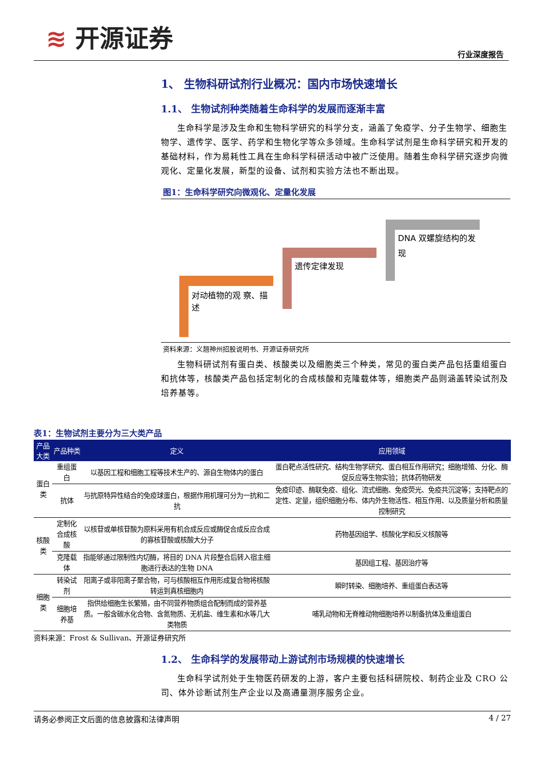≋ 开源证券
行业深度报告
1、 生物科研试剂行业概况：国内市场快速增长
1.1、 生物试剂种类随着生命科学的发展而逐渐丰富
生命科学是涉及生命和生物科学研究的科学分支，涵盖了免疫学、分子生物学、细胞生物学、遗传学、医学、药学和生物化学等众多领域。生命科学试剂是生命科学研究和开发的基础材料，作为易耗性工具在生命科学科研活动中被广泛使用。随着生命科学研究逐步向微观化、定量化发展，新型的设备、试剂和实验方法也不断出现。
图1：生命科学研究向微观化、定量化发展
对动植物的观 察、描述
遗传定律发现
DNA 双螺旋结构的发现
资料来源：义翘神州招股说明书、开源证券研究所
生物科研试剂有蛋白类、核酸类以及细胞类三个种类，常见的蛋白类产品包括重组蛋白和抗体等，核酸类产品包括定制化的合成核酸和克隆载体等，细胞类产品则涵盖转染试剂及培养基等。
表1：生物试剂主要分为三大类产品
| 产品大类 | 产品种类 | 定义 | 应用领域 |
| --- | --- | --- | --- |
| 蛋白类 | 重组蛋白 | 以基因工程和细胞工程等技术生产的、源自生物体内的蛋白 | 蛋白靶点活性研究、结构生物学研究、蛋白相互作用研究；细胞增殖、分化、酶促反应等生物实验；抗体药物研发 |
| | 抗体 | 与抗原特异性结合的免疫球蛋白，根据作用机理可分为一抗和二抗 | 免疫印迹、酶联免疫、组化、流式细胞、免疫荧光、免疫共沉淀等；支持靶点的定性、定量，组织细胞分布、体内外生物活性、相互作用、以及质量分析和质量控制研究 |
| 核酸类 | 定制化合成核酸 | 以核苷或单核苷酸为原料采用有机合成反应或酶促合成反应合成的寡核苷酸或核酸大分子 | 药物基因组学、核酸化学和反义核酸等 |
| | 克隆载体 | 指能够通过限制性内切酶，将目的 DNA 片段整合后转入宿主细胞进行表达的生物 DNA | 基因组工程、基因治疗等 |
| 细胞类 | 转染试剂 | 阳离子或非阳离子聚合物，可与核酸相互作用形成复合物将核酸转运到真核细胞内 | 瞬时转染、细胞培养、重组蛋白表达等 |
| | 细胞培养基 | 指供给细胞生长繁殖，由不同营养物质组合配制而成的营养基质。一般含碳水化合物、含氮物质、无机盐、维生素和水等几大类物质 | 哺乳动物和无脊椎动物细胞培养以制备抗体及重组蛋白 |
资料来源：Frost & Sullivan、开源证券研究所
1.2、 生命科学的发展带动上游试剂市场规模的快速增长
生命科学试剂处于生物医药研发的上游，客户主要包括科研院校、制药企业及 CRO 公司、体外诊断试剂生产企业以及高通量测序服务企业。
请务必参阅正文后面的信息披露和法律声明 4 / 27